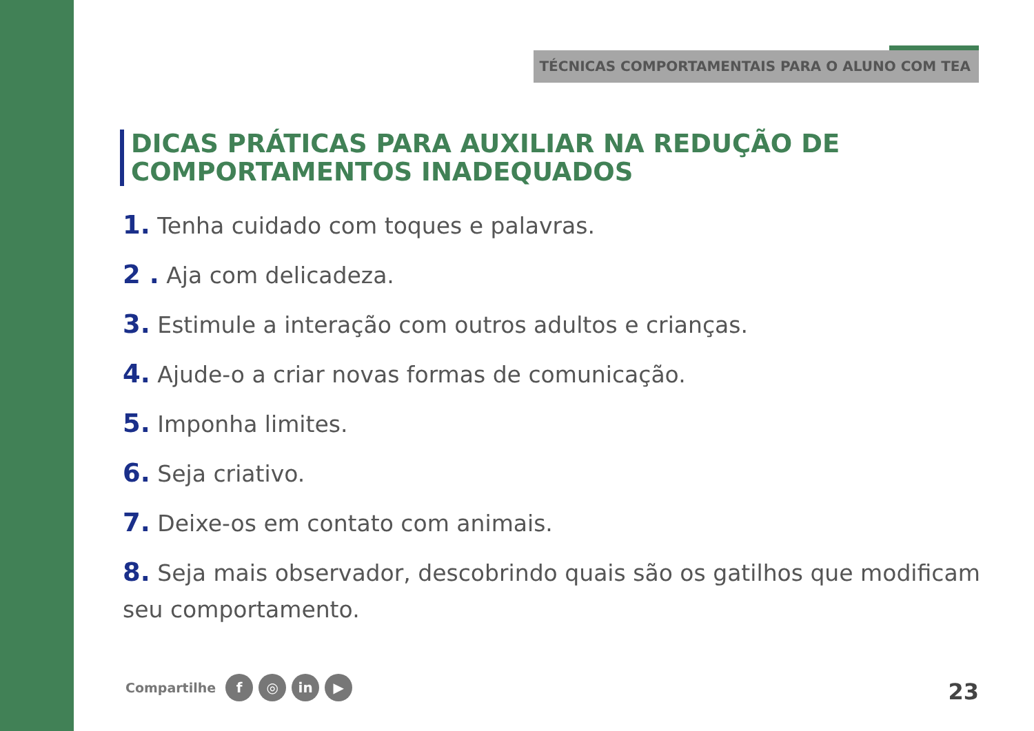TÉCNICAS COMPORTAMENTAIS PARA O ALUNO COM TEA
DICAS PRÁTICAS PARA AUXILIAR NA REDUÇÃO DE COMPORTAMENTOS INADEQUADOS
1. Tenha cuidado com toques e palavras.
2 . Aja com delicadeza.
3. Estimule a interação com outros adultos e crianças.
4. Ajude-o a criar novas formas de comunicação.
5. Imponha limites.
6. Seja criativo.
7. Deixe-os em contato com animais.
8. Seja mais observador, descobrindo quais são os gatilhos que modificam seu comportamento.
Compartilhe
f ◎ in ▶
23